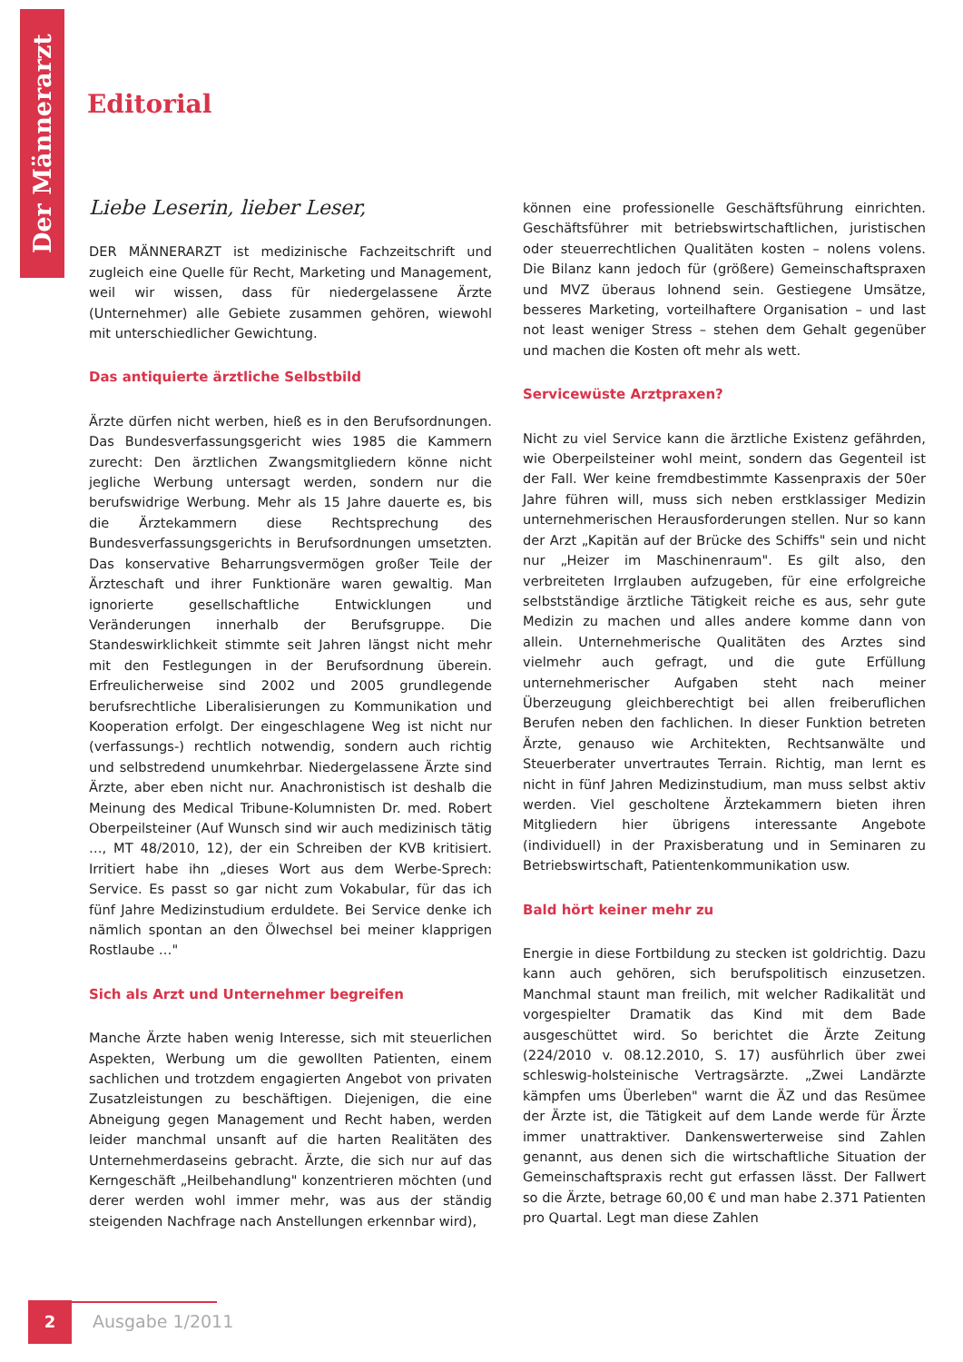Der Männerarzt
Editorial
Liebe Leserin, lieber Leser,
DER MÄNNERARZT ist medizinische Fachzeitschrift und zugleich eine Quelle für Recht, Marketing und Management, weil wir wissen, dass für niedergelassene Ärzte (Unternehmer) alle Gebiete zusammen gehören, wiewohl mit unterschiedlicher Gewichtung.
Das antiquierte ärztliche Selbstbild
Ärzte dürfen nicht werben, hieß es in den Berufsordnungen. Das Bundesverfassungsgericht wies 1985 die Kammern zurecht: Den ärztlichen Zwangsmitgliedern könne nicht jegliche Werbung untersagt werden, sondern nur die berufswidrige Werbung. Mehr als 15 Jahre dauerte es, bis die Ärztekammern diese Rechtsprechung des Bundesverfassungsgerichts in Berufsordnungen umsetzten. Das konservative Beharrungsvermögen großer Teile der Ärzteschaft und ihrer Funktionäre waren gewaltig. Man ignorierte gesellschaftliche Entwicklungen und Veränderungen innerhalb der Berufsgruppe. Die Standeswirklichkeit stimmte seit Jahren längst nicht mehr mit den Festlegungen in der Berufsordnung überein. Erfreulicherweise sind 2002 und 2005 grundlegende berufsrechtliche Liberalisierungen zu Kommunikation und Kooperation erfolgt. Der eingeschlagene Weg ist nicht nur (verfassungs-) rechtlich notwendig, sondern auch richtig und selbstredend unumkehrbar. Niedergelassene Ärzte sind Ärzte, aber eben nicht nur. Anachronistisch ist deshalb die Meinung des Medical Tribune-Kolumnisten Dr. med. Robert Oberpeilsteiner (Auf Wunsch sind wir auch medizinisch tätig …, MT 48/2010, 12), der ein Schreiben der KVB kritisiert. Irritiert habe ihn „dieses Wort aus dem Werbe-Sprech: Service. Es passt so gar nicht zum Vokabular, für das ich fünf Jahre Medizinstudium erduldete. Bei Service denke ich nämlich spontan an den Ölwechsel bei meiner klapprigen Rostlaube …"
Sich als Arzt und Unternehmer begreifen
Manche Ärzte haben wenig Interesse, sich mit steuerlichen Aspekten, Werbung um die gewollten Patienten, einem sachlichen und trotzdem engagierten Angebot von privaten Zusatzleistungen zu beschäftigen. Diejenigen, die eine Abneigung gegen Management und Recht haben, werden leider manchmal unsanft auf die harten Realitäten des Unternehmerdaseins gebracht. Ärzte, die sich nur auf das Kerngeschäft „Heilbehandlung" konzentrieren möchten (und derer werden wohl immer mehr, was aus der ständig steigenden Nachfrage nach Anstellungen erkennbar wird),
können eine professionelle Geschäftsführung einrichten. Geschäftsführer mit betriebswirtschaftlichen, juristischen oder steuerrechtlichen Qualitäten kosten – nolens volens. Die Bilanz kann jedoch für (größere) Gemeinschaftspraxen und MVZ überaus lohnend sein. Gestiegene Umsätze, besseres Marketing, vorteilhaftere Organisation – und last not least weniger Stress – stehen dem Gehalt gegenüber und machen die Kosten oft mehr als wett.
Servicewüste Arztpraxen?
Nicht zu viel Service kann die ärztliche Existenz gefährden, wie Oberpeilsteiner wohl meint, sondern das Gegenteil ist der Fall. Wer keine fremdbestimmte Kassenpraxis der 50er Jahre führen will, muss sich neben erstklassiger Medizin unternehmerischen Herausforderungen stellen. Nur so kann der Arzt „Kapitän auf der Brücke des Schiffs" sein und nicht nur „Heizer im Maschinenraum". Es gilt also, den verbreiteten Irrglauben aufzugeben, für eine erfolgreiche selbstständige ärztliche Tätigkeit reiche es aus, sehr gute Medizin zu machen und alles andere komme dann von allein. Unternehmerische Qualitäten des Arztes sind vielmehr auch gefragt, und die gute Erfüllung unternehmerischer Aufgaben steht nach meiner Überzeugung gleichberechtigt bei allen freiberuflichen Berufen neben den fachlichen. In dieser Funktion betreten Ärzte, genauso wie Architekten, Rechtsanwälte und Steuerberater unvertrautes Terrain. Richtig, man lernt es nicht in fünf Jahren Medizinstudium, man muss selbst aktiv werden. Viel gescholtene Ärztekammern bieten ihren Mitgliedern hier übrigens interessante Angebote (individuell) in der Praxisberatung und in Seminaren zu Betriebswirtschaft, Patientenkommunikation usw.
Bald hört keiner mehr zu
Energie in diese Fortbildung zu stecken ist goldrichtig. Dazu kann auch gehören, sich berufspolitisch einzusetzen. Manchmal staunt man freilich, mit welcher Radikalität und vorgespielter Dramatik das Kind mit dem Bade ausgeschüttet wird. So berichtet die Ärzte Zeitung (224/2010 v. 08.12.2010, S. 17) ausführlich über zwei schleswig-holsteinische Vertragsärzte. „Zwei Landärzte kämpfen ums Überleben" warnt die ÄZ und das Resümee der Ärzte ist, die Tätigkeit auf dem Lande werde für Ärzte immer unattraktiver. Dankenswerterweise sind Zahlen genannt, aus denen sich die wirtschaftliche Situation der Gemeinschaftspraxis recht gut erfassen lässt. Der Fallwert so die Ärzte, betrage 60,00 € und man habe 2.371 Patienten pro Quartal. Legt man diese Zahlen
2
Ausgabe 1/2011